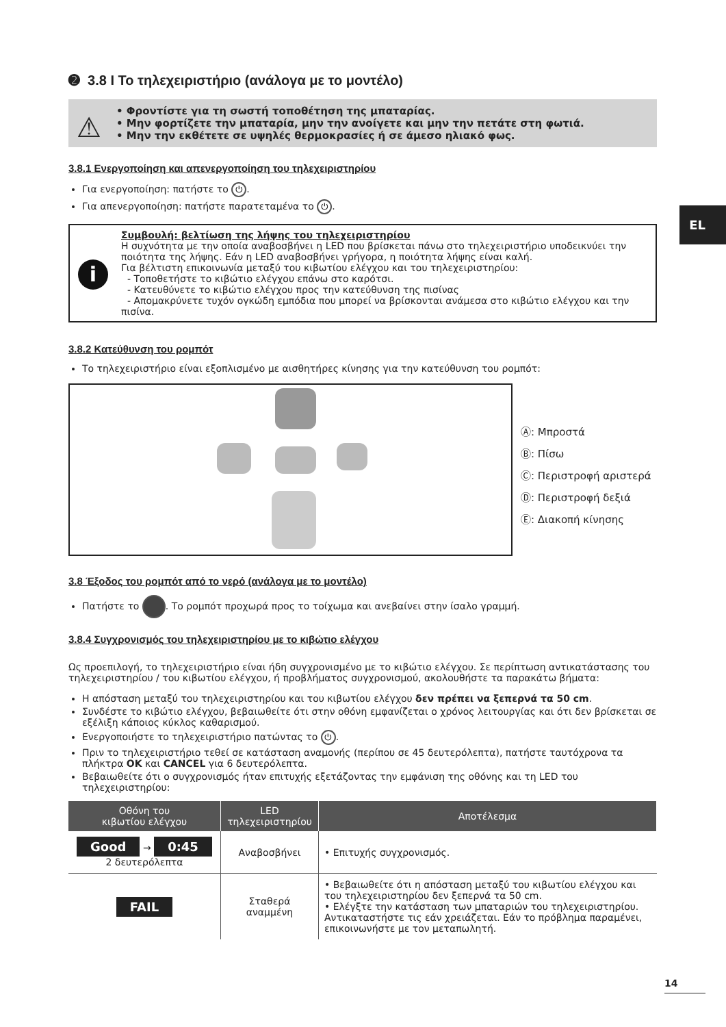EL
➋ 3.8 I Το τηλεχειριστήριο (ανάλογα με το μοντέλο)
⚠
• Φροντίστε για τη σωστή τοποθέτηση της μπαταρίας.
• Μην φορτίζετε την μπαταρία, μην την ανοίγετε και μην την πετάτε στη φωτιά.
• Μην την εκθέτετε σε υψηλές θερμοκρασίες ή σε άμεσο ηλιακό φως.
3.8.1 Ενεργοποίηση και απενεργοποίηση του τηλεχειριστηρίου
Για ενεργοποίηση: πατήστε το ⏻.
Για απενεργοποίηση: πατήστε παρατεταμένα το ⏻.
i
Συμβουλή: βελτίωση της λήψης του τηλεχειριστηρίου
Η συχνότητα με την οποία αναβοσβήνει η LED που βρίσκεται πάνω στο τηλεχειριστήριο υποδεικνύει την ποιότητα της λήψης. Εάν η LED αναβοσβήνει γρήγορα, η ποιότητα λήψης είναι καλή.
Για βέλτιστη επικοινωνία μεταξύ του κιβωτίου ελέγχου και του τηλεχειριστηρίου:
- Τοποθετήστε το κιβώτιο ελέγχου επάνω στο καρότσι.
- Κατευθύνετε το κιβώτιο ελέγχου προς την κατεύθυνση της πισίνας
- Απομακρύνετε τυχόν ογκώδη εμπόδια που μπορεί να βρίσκονται ανάμεσα στο κιβώτιο ελέγχου και την πισίνα.
3.8.2 Κατεύθυνση του ρομπότ
Το τηλεχειριστήριο είναι εξοπλισμένο με αισθητήρες κίνησης για την κατεύθυνση του ρομπότ:
Ⓐ: Μπροστά
Ⓑ: Πίσω
Ⓒ: Περιστροφή αριστερά
Ⓓ: Περιστροφή δεξιά
Ⓔ: Διακοπή κίνησης
3.8 Έξοδος του ρομπότ από το νερό (ανάλογα με το μοντέλο)
Πατήστε το . Το ρομπότ προχωρά προς το τοίχωμα και ανεβαίνει στην ίσαλο γραμμή.
3.8.4 Συγχρονισμός του τηλεχειριστηρίου με το κιβώτιο ελέγχου
Ως προεπιλογή, το τηλεχειριστήριο είναι ήδη συγχρονισμένο με το κιβώτιο ελέγχου. Σε περίπτωση αντικατάστασης του τηλεχειριστηρίου / του κιβωτίου ελέγχου, ή προβλήματος συγχρονισμού, ακολουθήστε τα παρακάτω βήματα:
Η απόσταση μεταξύ του τηλεχειριστηρίου και του κιβωτίου ελέγχου δεν πρέπει να ξεπερνά τα 50 cm.
Συνδέστε το κιβώτιο ελέγχου, βεβαιωθείτε ότι στην οθόνη εμφανίζεται ο χρόνος λειτουργίας και ότι δεν βρίσκεται σε εξέλιξη κάποιος κύκλος καθαρισμού.
Ενεργοποιήστε το τηλεχειριστήριο πατώντας το ⏻.
Πριν το τηλεχειριστήριο τεθεί σε κατάσταση αναμονής (περίπου σε 45 δευτερόλεπτα), πατήστε ταυτόχρονα τα πλήκτρα OK και CANCEL για 6 δευτερόλεπτα.
Βεβαιωθείτε ότι ο συγχρονισμός ήταν επιτυχής εξετάζοντας την εμφάνιση της οθόνης και τη LED του τηλεχειριστηρίου:
| Οθόνη του κιβωτίου ελέγχου | LED τηλεχειριστηρίου | Αποτέλεσμα |
| --- | --- | --- |
| Good → 0:45 2 δευτερόλεπτα | Αναβοσβήνει | • Επιτυχής συγχρονισμός. |
| FAIL | Σταθερά αναμμένη | • Βεβαιωθείτε ότι η απόσταση μεταξύ του κιβωτίου ελέγχου και του τηλεχειριστηρίου δεν ξεπερνά τα 50 cm. • Ελέγξτε την κατάσταση των μπαταριών του τηλεχειριστηρίου. Αντικαταστήστε τις εάν χρειάζεται. Εάν το πρόβλημα παραμένει, επικοινωνήστε με τον μεταπωλητή. |
14